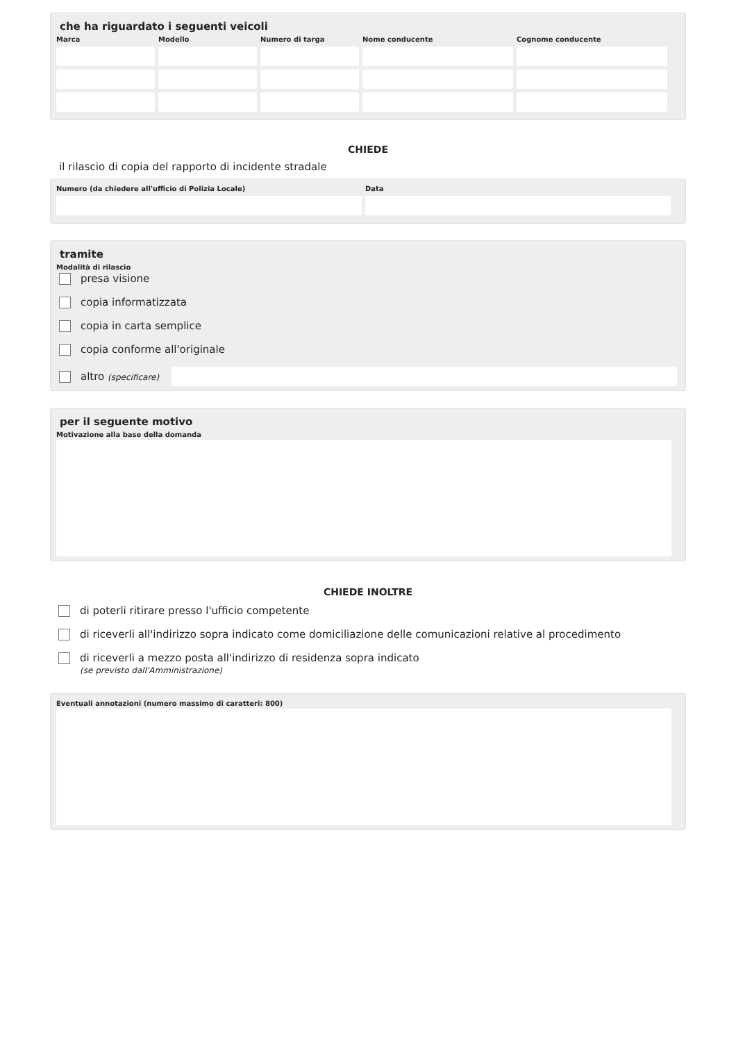che ha riguardato i seguenti veicoli
Marca Modello Numero di targa Nome conducente Cognome conducente
CHIEDE
il rilascio di copia del rapporto di incidente stradale
Numero (da chiedere all'ufficio di Polizia Locale) Data
tramite
Modalità di rilascio
presa visione
copia informatizzata
copia in carta semplice
copia conforme all'originale
altro (specificare)
per il seguente motivo
Motivazione alla base della domanda
CHIEDE INOLTRE
di poterli ritirare presso l'ufficio competente
di riceverli all'indirizzo sopra indicato come domiciliazione delle comunicazioni relative al procedimento
di riceverli a mezzo posta all'indirizzo di residenza sopra indicato
(se previsto dall'Amministrazione)
Eventuali annotazioni (numero massimo di caratteri: 800)